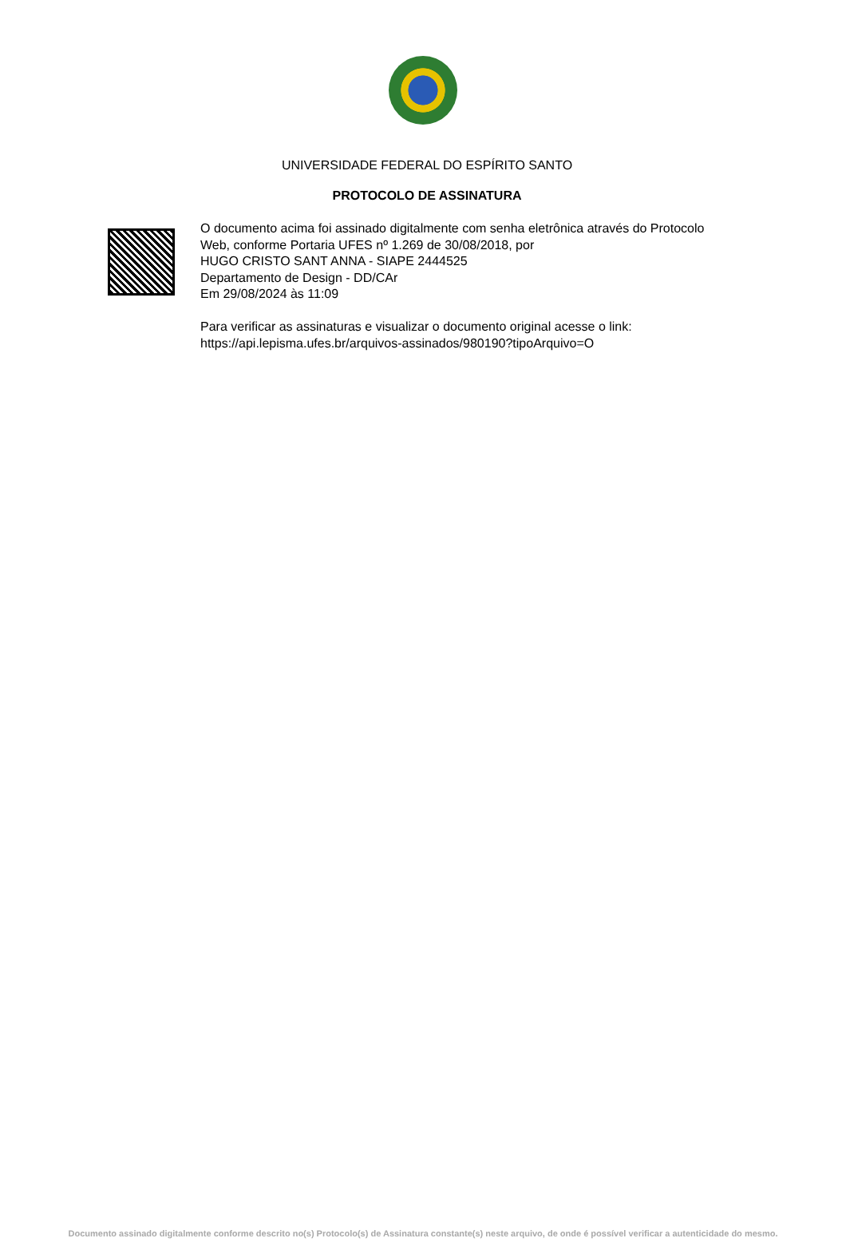UNIVERSIDADE FEDERAL DO ESPÍRITO SANTO
PROTOCOLO DE ASSINATURA
O documento acima foi assinado digitalmente com senha eletrônica através do Protocolo
Web, conforme Portaria UFES nº 1.269 de 30/08/2018, por
HUGO CRISTO SANT ANNA - SIAPE 2444525
Departamento de Design - DD/CAr
Em 29/08/2024 às 11:09
Para verificar as assinaturas e visualizar o documento original acesse o link:
https://api.lepisma.ufes.br/arquivos-assinados/980190?tipoArquivo=O
Documento assinado digitalmente conforme descrito no(s) Protocolo(s) de Assinatura constante(s) neste arquivo, de onde é possível verificar a autenticidade do mesmo.